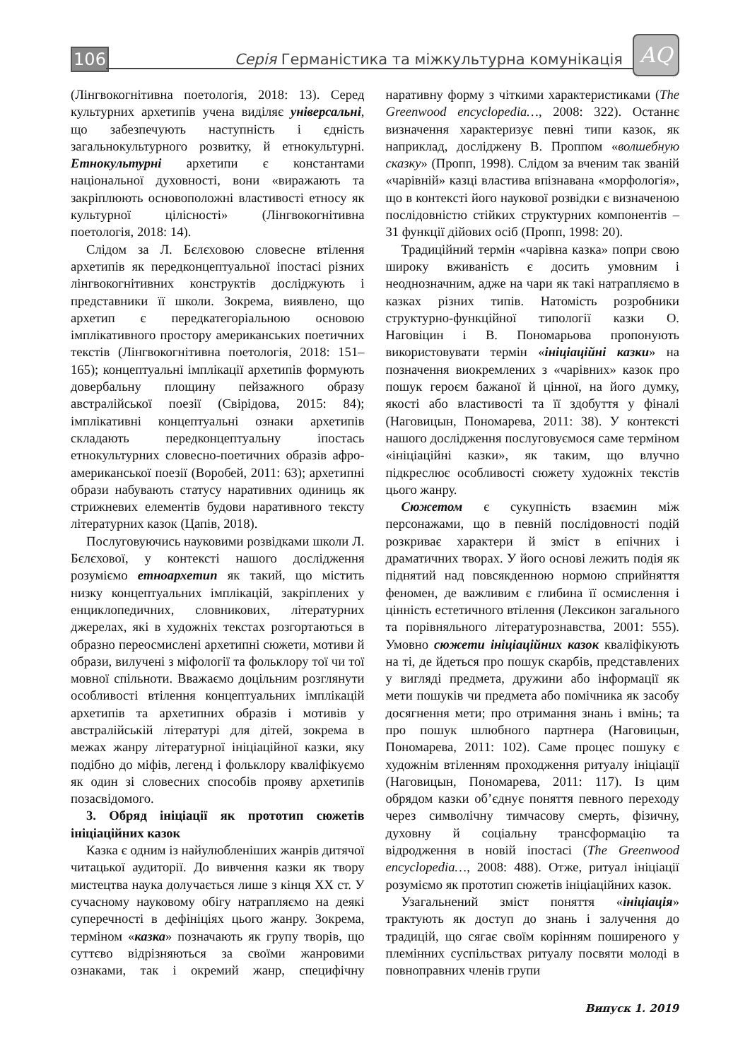106
Серія Германістика та міжкультурна комунікація
AQ
(Лінгвокогнітивна поетологія, 2018: 13). Серед культурних архетипів учена виділяє універсальні, що забезпечують наступність і єдність загальнокультурного розвитку, й етнокультурні. Етнокультурні архетипи є константами національної духовності, вони «виражають та закріплюють основоположні властивості етносу як культурної цілісності» (Лінгвокогнітивна поетологія, 2018: 14).
Слідом за Л. Бєлєховою словесне втілення архетипів як передконцептуальної іпостасі різних лінгвокогнітивних конструктів досліджують і представники її школи. Зокрема, виявлено, що архетип є передкатегоріальною основою імплікативного простору американських поетичних текстів (Лінгвокогнітивна поетологія, 2018: 151–165); концептуальні імплікації архетипів формують довербальну площину пейзажного образу австралійської поезії (Свірідова, 2015: 84); імплікативні концептуальні ознаки архетипів складають передконцептуальну іпостась етнокультурних словесно-поетичних образів афро-американської поезії (Воробей, 2011: 63); архетипні образи набувають статусу наративних одиниць як стрижневих елементів будови наративного тексту літературних казок (Цапів, 2018).
Послуговуючись науковими розвідками школи Л. Бєлєхової, у контексті нашого дослідження розуміємо етноархетип як такий, що містить низку концептуальних імплікацій, закріплених у енциклопедичних, словникових, літературних джерелах, які в художніх текстах розгортаються в образно переосмислені архетипні сюжети, мотиви й образи, вилучені з міфології та фольклору тої чи тої мовної спільноти. Вважаємо доцільним розглянути особливості втілення концептуальних імплікацій архетипів та архетипних образів і мотивів у австралійській літературі для дітей, зокрема в межах жанру літературної ініціаційної казки, яку подібно до міфів, легенд і фольклору кваліфікуємо як один зі словесних способів прояву архетипів позасвідомого.
3. Обряд ініціації як прототип сюжетів ініціаційних казок
Казка є одним із найулюбленіших жанрів дитячої читацької аудиторії. До вивчення казки як твору мистецтва наука долучається лише з кінця XX ст. У сучасному науковому обігу натрапляємо на деякі суперечності в дефініціях цього жанру. Зокрема, терміном «казка» позначають як групу творів, що суттєво відрізняються за своїми жанровими ознаками, так і окремий жанр, специфічну наративну форму з чіткими характеристиками (The Greenwood encyclopedia…, 2008: 322). Останнє визначення характеризує певні типи казок, як наприклад, досліджену В. Проппом «волшебную сказку» (Пропп, 1998). Слідом за вченим так званій «чарівній» казці властива впізнавана «морфологія», що в контексті його наукової розвідки є визначеною послідовністю стійких структурних компонентів – 31 функції дійових осіб (Пропп, 1998: 20).
Традиційний термін «чарівна казка» попри свою широку вживаність є досить умовним і неоднозначним, адже на чари як такі натрапляємо в казках різних типів. Натомість розробники структурно-функційної типології казки О. Наговіцин і В. Пономарьова пропонують використовувати термін «ініціаційні казки» на позначення виокремлених з «чарівних» казок про пошук героєм бажаної й цінної, на його думку, якості або властивості та її здобуття у фіналі (Наговицын, Пономарева, 2011: 38). У контексті нашого дослідження послуговуємося саме терміном «ініціаційні казки», як таким, що влучно підкреслює особливості сюжету художніх текстів цього жанру.
Сюжетом є сукупність взаємин між персонажами, що в певній послідовності подій розкриває характери й зміст в епічних і драматичних творах. У його основі лежить подія як піднятий над повсякденною нормою сприйняття феномен, де важливим є глибина її осмислення і цінність естетичного втілення (Лексикон загального та порівняльного літературознавства, 2001: 555). Умовно сюжети ініціаційних казок кваліфікують на ті, де йдеться про пошук скарбів, представлених у вигляді предмета, дружини або інформації як мети пошуків чи предмета або помічника як засобу досягнення мети; про отримання знань і вмінь; та про пошук шлюбного партнера (Наговицын, Пономарева, 2011: 102). Саме процес пошуку є художнім втіленням проходження ритуалу ініціації (Наговицын, Пономарева, 2011: 117). Із цим обрядом казки об’єднує поняття певного переходу через символічну тимчасову смерть, фізичну, духовну й соціальну трансформацію та відродження в новій іпостасі (The Greenwood encyclopedia…, 2008: 488). Отже, ритуал ініціації розуміємо як прототип сюжетів ініціаційних казок.
Узагальнений зміст поняття «ініціація» трактують як доступ до знань і залучення до традицій, що сягає своїм корінням поширеного у племінних суспільствах ритуалу посвяти молоді в повноправних членів групи
Випуск 1. 2019